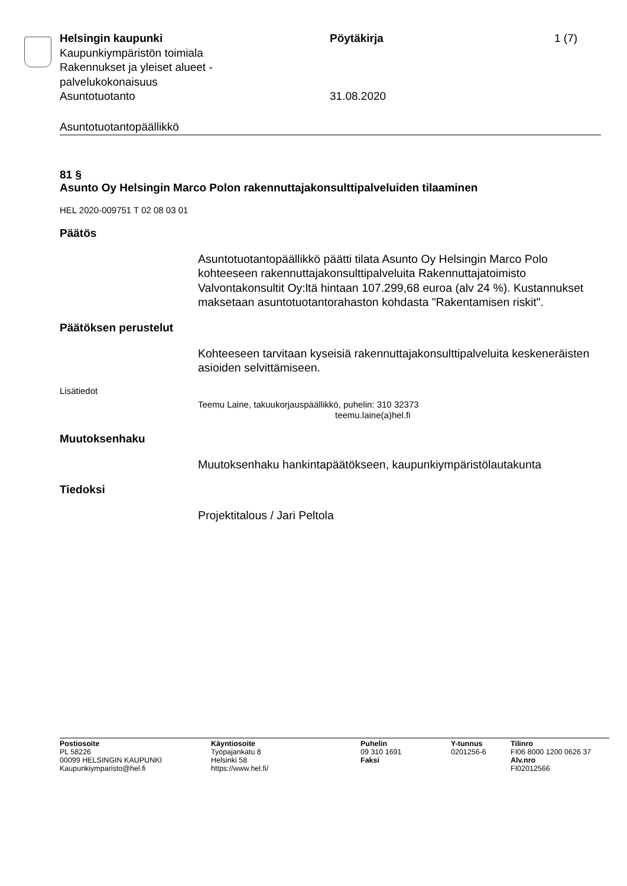Helsingin kaupunki Pöytäkirja 1 (7)
Kaupunkiympäristön toimiala
Rakennukset ja yleiset alueet -
palvelukokonaisuus
Asuntotuotanto 31.08.2020
Asuntotuotantopäällikkö
81 §
Asunto Oy Helsingin Marco Polon rakennuttajakonsulttipalveluiden tilaaminen
HEL 2020-009751 T 02 08 03 01
Päätös
Asuntotuotantopäällikkö päätti tilata Asunto Oy Helsingin Marco Polo kohteeseen rakennuttajakonsulttipalveluita Rakennuttajatoimisto Valvontakonsultit Oy:ltä hintaan 107.299,68 euroa (alv 24 %). Kustannukset maksetaan asuntotuotantorahaston kohdasta "Rakentamisen riskit".
Päätöksen perustelut
Kohteeseen tarvitaan kyseisiä rakennuttajakonsulttipalveluita keskeneräisten asioiden selvittämiseen.
Lisätiedot
Teemu Laine, takuukorjauspäällikkö, puhelin: 310 32373
teemu.laine(a)hel.fi
Muutoksenhaku
Muutoksenhaku hankintapäätökseen, kaupunkiympäristölautakunta
Tiedoksi
Projektitalous / Jari Peltola
Postiosoite
PL 58226
00099 HELSINGIN KAUPUNKI
Kaupunkiymparisto@hel.fi
Käyntiosoite
Työpajankatu 8
Helsinki 58
https://www.hel.fi/
Puhelin
09 310 1691
Faksi
Y-tunnus
0201256-6
Tilinro
FI06 8000 1200 0626 37
Alv.nro
FI02012566